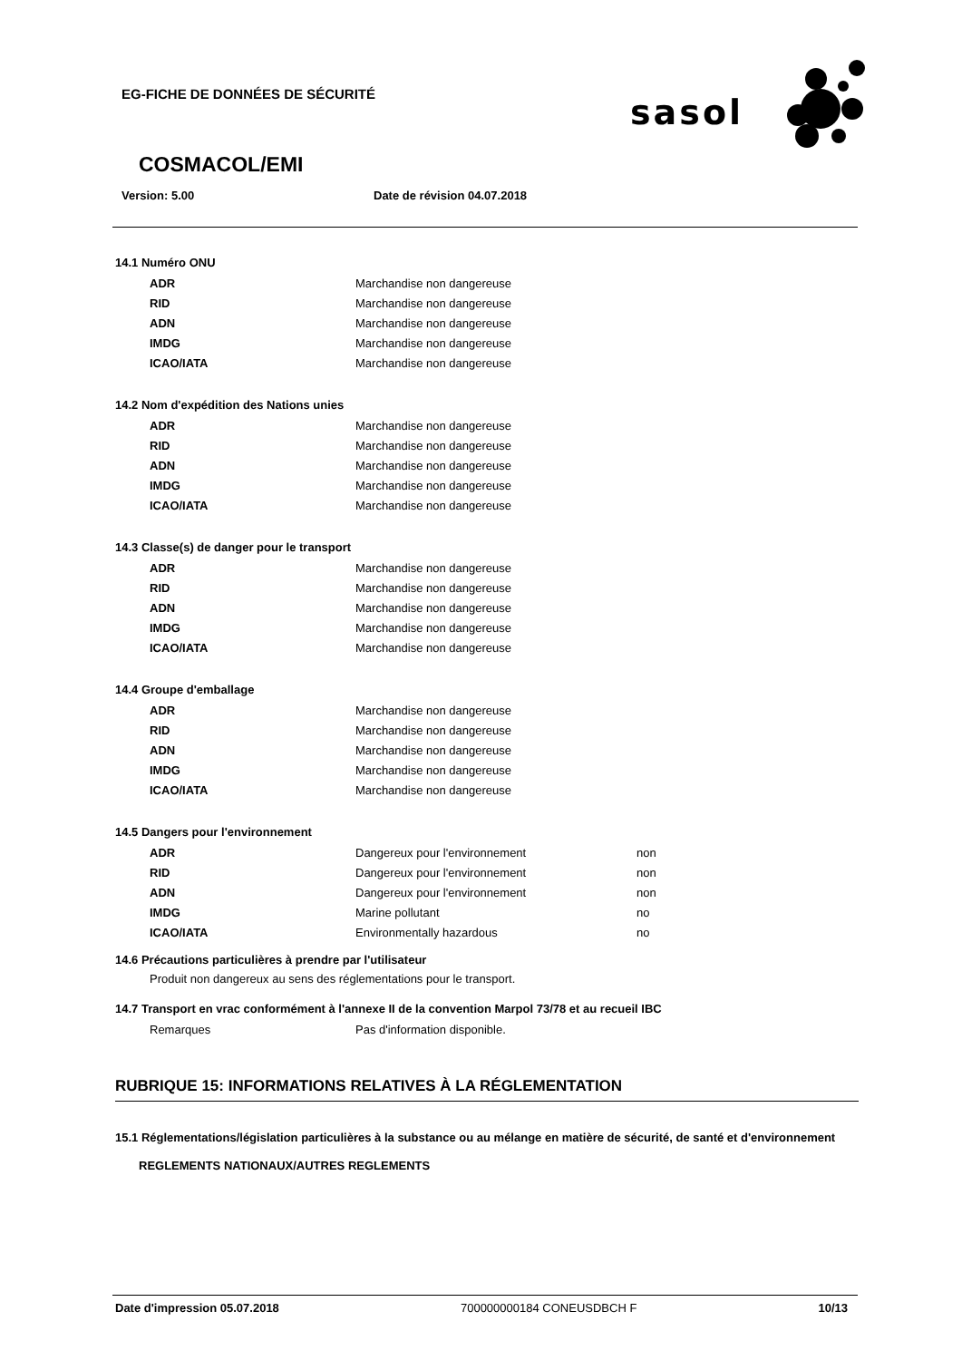EG-FICHE DE DONNÉES DE SÉCURITÉ
sasol
COSMACOL/EMI
Version: 5.00 Date de révision 04.07.2018
14.1 Numéro ONU
| ADR | Marchandise non dangereuse |
| RID | Marchandise non dangereuse |
| ADN | Marchandise non dangereuse |
| IMDG | Marchandise non dangereuse |
| ICAO/IATA | Marchandise non dangereuse |
14.2 Nom d'expédition des Nations unies
| ADR | Marchandise non dangereuse |
| RID | Marchandise non dangereuse |
| ADN | Marchandise non dangereuse |
| IMDG | Marchandise non dangereuse |
| ICAO/IATA | Marchandise non dangereuse |
14.3 Classe(s) de danger pour le transport
| ADR | Marchandise non dangereuse |
| RID | Marchandise non dangereuse |
| ADN | Marchandise non dangereuse |
| IMDG | Marchandise non dangereuse |
| ICAO/IATA | Marchandise non dangereuse |
14.4 Groupe d'emballage
| ADR | Marchandise non dangereuse |
| RID | Marchandise non dangereuse |
| ADN | Marchandise non dangereuse |
| IMDG | Marchandise non dangereuse |
| ICAO/IATA | Marchandise non dangereuse |
14.5 Dangers pour l'environnement
| ADR | Dangereux pour l'environnement | non |
| RID | Dangereux pour l'environnement | non |
| ADN | Dangereux pour l'environnement | non |
| IMDG | Marine pollutant | no |
| ICAO/IATA | Environmentally hazardous | no |
14.6 Précautions particulières à prendre par l'utilisateur
Produit non dangereux au sens des réglementations pour le transport.
14.7 Transport en vrac conformément à l'annexe II de la convention Marpol 73/78 et au recueil IBC
| Remarques | Pas d'information disponible. |
RUBRIQUE 15: INFORMATIONS RELATIVES À LA RÉGLEMENTATION
15.1 Réglementations/législation particulières à la substance ou au mélange en matière de sécurité, de santé et d'environnement
REGLEMENTS NATIONAUX/AUTRES REGLEMENTS
Date d'impression 05.07.2018 700000000184 CONEUSDBCH F 10/13